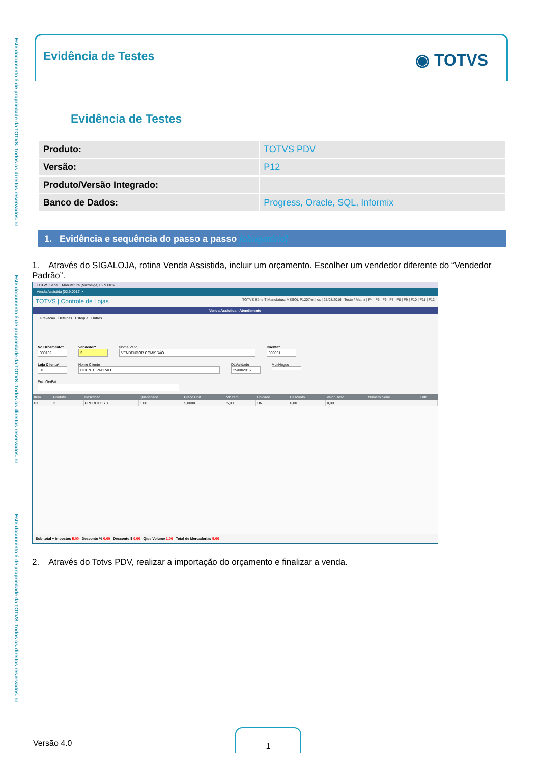Este documento é de propriedade da TOTVS. Todos os direitos reservados. ©
Este documento é de propriedade da TOTVS. Todos os direitos reservados. ©
Este documento é de propriedade da TOTVS. Todos os direitos reservados. ©
Evidência de Testes
◉ TOTVS
Evidência de Testes
| Produto: | TOTVS PDV |
| Versão: | P12 |
| Produto/Versão Integrado: | |
| Banco de Dados: | Progress, Oracle, SQL, Informix |
1. Evidência e sequência do passo a passo [obrigatório]
1. Através do SIGALOJA, rotina Venda Assistida, incluir um orçamento. Escolher um vendedor diferente do “Vendedor Padrão”.
TOTVS Série T Manufatura (Microsiga) 02.9.0012
Venda Assistida [02.9.0012] ×
TOTVS | Controle de Lojas TOTVS Série T Manufatura MSSQL P1207ret | cx | 25/08/2016 | Teste / Matriz | F4 | F5 | F6 | F7 | F8 | F9 | F10 | F11 | F12
Venda Assistida - Atendimento
Gravacão Detalhes Estoque Outros
No Orcamento*
000139
Vendedor*
2
Nome Vend.
VENDENDOR COMISSÃO
Cliente*
000001
Loja Cliente*
01
Nome Cliente
CLIENTE PADRAO
Dt.Validade
25/08/2016
MultNegoc
Erro GrvBat
| Item | Produto | Descricao | Quantidade | Preco Unit. | Vlr.Item | Unidade | Desconto | Valor Desc | Numero Serie | Entr |
| --- | --- | --- | --- | --- | --- | --- | --- | --- | --- | --- |
| 01 | 3 | PRODUTOS 3 | 1,00 | 5,0000 | 5,00 | UN | 0,00 | 0,00 | | |
Sub-total + impostos 5,00 Desconto % 0,00 Desconto $ 0,00 Qtde Volume 1,00 Total de Mercadorias 5,00
2. Através do Totvs PDV, realizar a importação do orçamento e finalizar a venda.
Versão 4.0
1